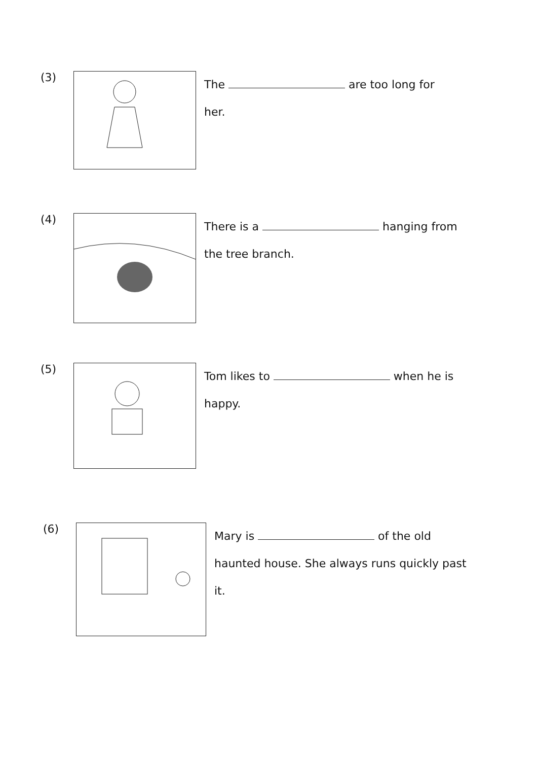(3)
The are too long for
her.
(4)
There is a hanging from
the tree branch.
(5)
Tom likes to when he is
happy.
(6)
Mary is of the old
haunted house. She always runs quickly past
it.